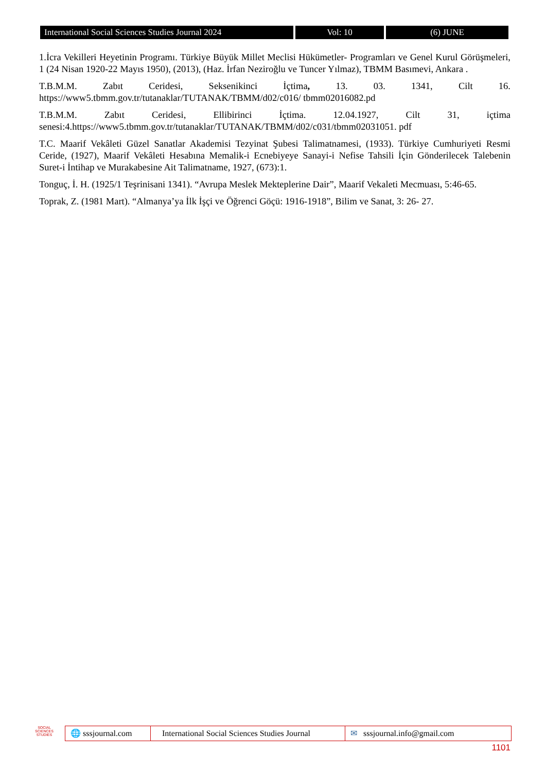International Social Sciences Studies Journal 2024
Vol: 10 (6) JUNE
1.İcra Vekilleri Heyetinin Programı. Türkiye Büyük Millet Meclisi Hükümetler- Programları ve Genel Kurul Görüşmeleri, 1 (24 Nisan 1920-22 Mayıs 1950), (2013), (Haz. İrfan Neziroğlu ve Tuncer Yılmaz), TBMM Basımevi, Ankara .
T.B.M.M. Zabıt Ceridesi, Seksenikinci İçtima, 13. 03. 1341, Cilt 16. https://www5.tbmm.gov.tr/tutanaklar/TUTANAK/TBMM/d02/c016/ tbmm02016082.pd
T.B.M.M. Zabıt Ceridesi, Ellibirinci İçtima. 12.04.1927, Cilt 31, içtima senesi:4.https://www5.tbmm.gov.tr/tutanaklar/TUTANAK/TBMM/d02/c031/tbmm02031051. pdf
T.C. Maarif Vekâleti Güzel Sanatlar Akademisi Tezyinat Şubesi Talimatnamesi, (1933). Türkiye Cumhuriyeti Resmi Ceride, (1927), Maarif Vekâleti Hesabına Memalik-i Ecnebiyeye Sanayi-i Nefise Tahsili İçin Gönderilecek Talebenin Suret-i İntihap ve Murakabesine Ait Talimatname, 1927, (673):1.
Tonguç, İ. H. (1925/1 Teşrinisani 1341). “Avrupa Meslek Mekteplerine Dair”, Maarif Vekaleti Mecmuası, 5:46-65.
Toprak, Z. (1981 Mart). “Almanya’ya İlk İşçi ve Öğrenci Göçü: 1916-1918”, Bilim ve Sanat, 3: 26- 27.
SOCIAL
SCIENCES STUDIES
🌐 sssjournal.com
International Social Sciences Studies Journal
✉ sssjournal.info@gmail.com
1101